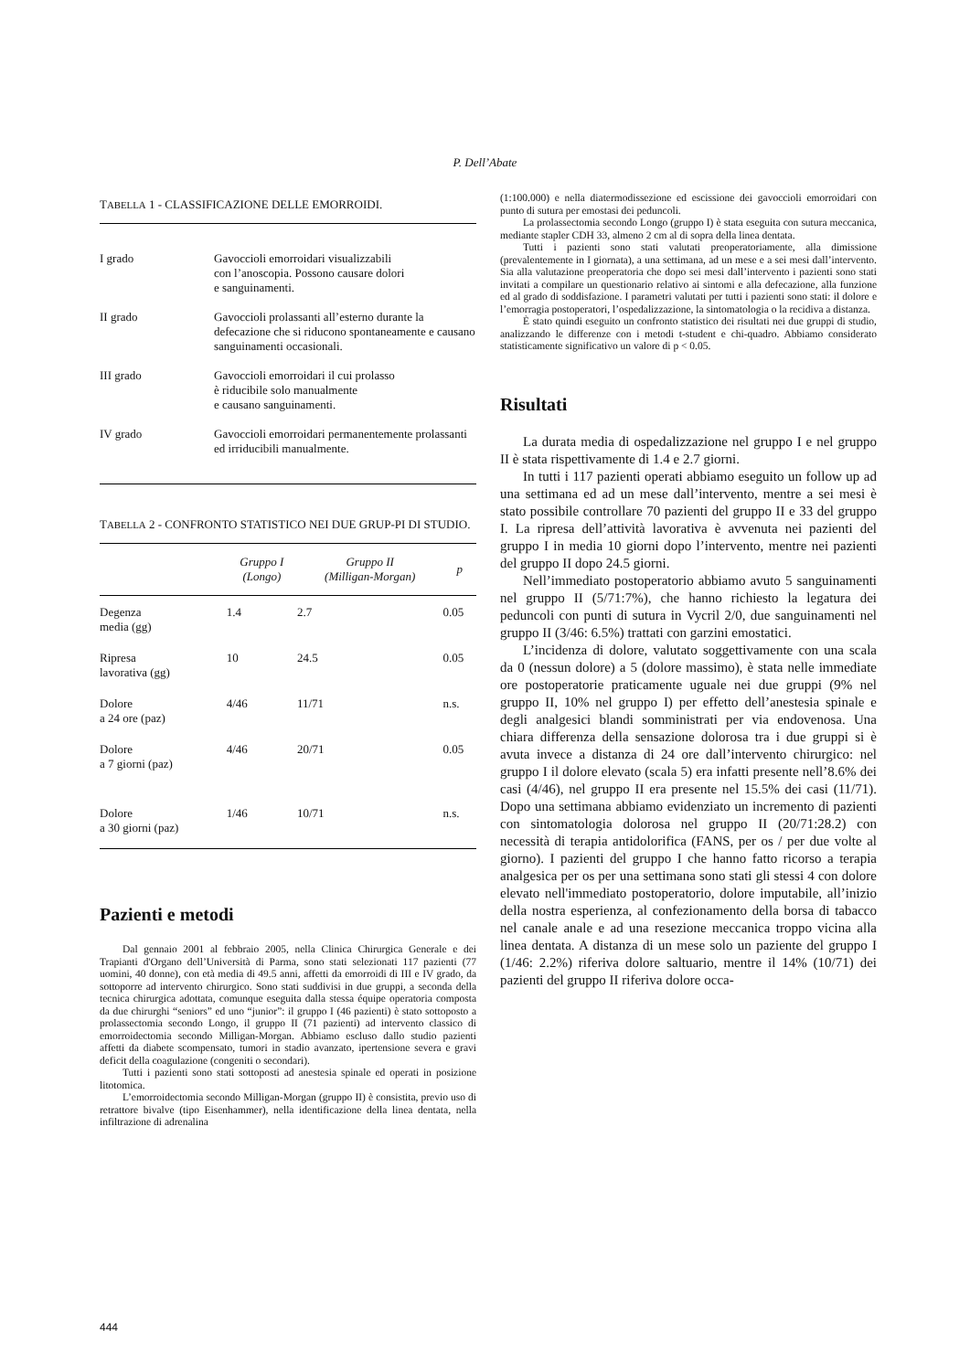P. Dell’Abate
TABELLA 1 - CLASSIFICAZIONE DELLE EMORROIDI.
| I grado | Gavoccioli emorroidari visualizzabili con l’anoscopia. Possono causare dolori e sanguinamenti. |
| II grado | Gavoccioli prolassanti all’esterno durante la defecazione che si riducono spontaneamente e causano sanguinamenti occasionali. |
| III grado | Gavoccioli emorroidari il cui prolasso è riducibile solo manualmente e causano sanguinamenti. |
| IV grado | Gavoccioli emorroidari permanentemente prolassanti ed irriducibili manualmente. |
TABELLA 2 - CONFRONTO STATISTICO NEI DUE GRUP-PI DI STUDIO.
| | Gruppo I (Longo) | Gruppo II (Milligan-Morgan) | p |
| --- | --- | --- | --- |
| Degenza media (gg) | 1.4 | 2.7 | 0.05 |
| Ripresa lavorativa (gg) | 10 | 24.5 | 0.05 |
| Dolore a 24 ore (paz) | 4/46 | 11/71 | n.s. |
| Dolore a 7 giorni (paz) | 4/46 | 20/71 | 0.05 |
| Dolore a 30 giorni (paz) | 1/46 | 10/71 | n.s. |
Pazienti e metodi
Dal gennaio 2001 al febbraio 2005, nella Clinica Chirurgica Generale e dei Trapianti d'Organo dell’Università di Parma, sono stati selezionati 117 pazienti (77 uomini, 40 donne), con età media di 49.5 anni, affetti da emorroidi di III e IV grado, da sottoporre ad intervento chirurgico. Sono stati suddivisi in due gruppi, a seconda della tecnica chirurgica adottata, comunque eseguita dalla stessa équipe operatoria composta da due chirurghi “seniors” ed uno “junior”: il gruppo I (46 pazienti) è stato sottoposto a prolassectomia secondo Longo, il gruppo II (71 pazienti) ad intervento classico di emorroidectomia secondo Milligan-Morgan. Abbiamo escluso dallo studio pazienti affetti da diabete scompensato, tumori in stadio avanzato, ipertensione severa e gravi deficit della coagulazione (congeniti o secondari).
Tutti i pazienti sono stati sottoposti ad anestesia spinale ed operati in posizione litotomica.
L’emorroidectomia secondo Milligan-Morgan (gruppo II) è consistita, previo uso di retrattore bivalve (tipo Eisenhammer), nella identificazione della linea dentata, nella infiltrazione di adrenalina
(1:100.000) e nella diatermodissezione ed escissione dei gavoccioli emorroidari con punto di sutura per emostasi dei peduncoli.
La prolassectomia secondo Longo (gruppo I) è stata eseguita con sutura meccanica, mediante stapler CDH 33, almeno 2 cm al di sopra della linea dentata.
Tutti i pazienti sono stati valutati preoperatoriamente, alla dimissione (prevalentemente in I giornata), a una settimana, ad un mese e a sei mesi dall’intervento. Sia alla valutazione preoperatoria che dopo sei mesi dall’intervento i pazienti sono stati invitati a compilare un questionario relativo ai sintomi e alla defecazione, alla funzione ed al grado di soddisfazione. I parametri valutati per tutti i pazienti sono stati: il dolore e l’emorragia postoperatori, l’ospedalizzazione, la sintomatologia o la recidiva a distanza.
È stato quindi eseguito un confronto statistico dei risultati nei due gruppi di studio, analizzando le differenze con i metodi t-student e chi-quadro. Abbiamo considerato statisticamente significativo un valore di p < 0.05.
Risultati
La durata media di ospedalizzazione nel gruppo I e nel gruppo II è stata rispettivamente di 1.4 e 2.7 giorni.
In tutti i 117 pazienti operati abbiamo eseguito un follow up ad una settimana ed ad un mese dall’intervento, mentre a sei mesi è stato possibile controllare 70 pazienti del gruppo II e 33 del gruppo I. La ripresa dell’attività lavorativa è avvenuta nei pazienti del gruppo I in media 10 giorni dopo l’intervento, mentre nei pazienti del gruppo II dopo 24.5 giorni.
Nell’immediato postoperatorio abbiamo avuto 5 sanguinamenti nel gruppo II (5/71:7%), che hanno richiesto la legatura dei peduncoli con punti di sutura in Vycril 2/0, due sanguinamenti nel gruppo II (3/46: 6.5%) trattati con garzini emostatici.
L’incidenza di dolore, valutato soggettivamente con una scala da 0 (nessun dolore) a 5 (dolore massimo), è stata nelle immediate ore postoperatorie praticamente uguale nei due gruppi (9% nel gruppo II, 10% nel gruppo I) per effetto dell’anestesia spinale e degli analgesici blandi somministrati per via endovenosa. Una chiara differenza della sensazione dolorosa tra i due gruppi si è avuta invece a distanza di 24 ore dall’intervento chirurgico: nel gruppo I il dolore elevato (scala 5) era infatti presente nell’8.6% dei casi (4/46), nel gruppo II era presente nel 15.5% dei casi (11/71). Dopo una settimana abbiamo evidenziato un incremento di pazienti con sintomatologia dolorosa nel gruppo II (20/71:28.2) con necessità di terapia antidolorifica (FANS, per os / per due volte al giorno). I pazienti del gruppo I che hanno fatto ricorso a terapia analgesica per os per una settimana sono stati gli stessi 4 con dolore elevato nell'immediato postoperatorio, dolore imputabile, all’inizio della nostra esperienza, al confezionamento della borsa di tabacco nel canale anale e ad una resezione meccanica troppo vicina alla linea dentata. A distanza di un mese solo un paziente del gruppo I (1/46: 2.2%) riferiva dolore saltuario, mentre il 14% (10/71) dei pazienti del gruppo II riferiva dolore occa-
444